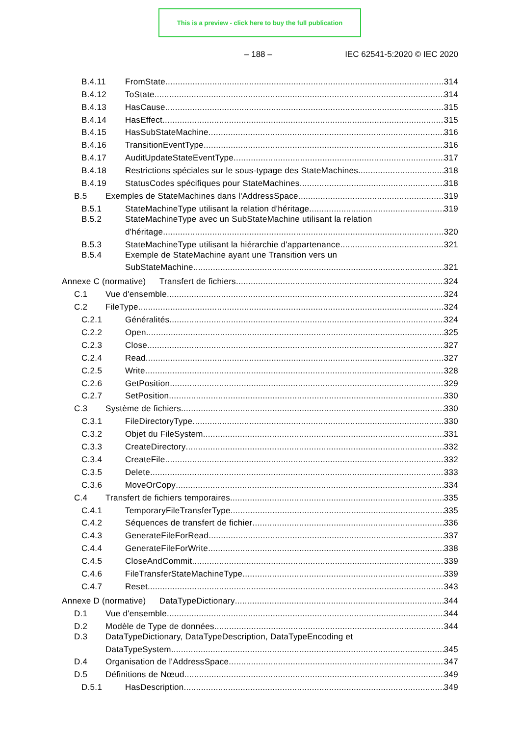This is a preview - click here to buy the full publication
– 188 – IEC 62541-5:2020 © IEC 2020
B.4.11 FromState 314
B.4.12 ToState 314
B.4.13 HasCause 315
B.4.14 HasEffect 315
B.4.15 HasSubStateMachine 316
B.4.16 TransitionEventType 316
B.4.17 AuditUpdateStateEventType 317
B.4.18 Restrictions spéciales sur le sous-typage des StateMachines 318
B.4.19 StatusCodes spécifiques pour StateMachines 318
B.5 Exemples de StateMachines dans l'AddressSpace 319
B.5.1 StateMachineType utilisant la relation d'héritage 319
B.5.2 StateMachineType avec un SubStateMachine utilisant la relation
d'héritage 320
B.5.3 StateMachineType utilisant la hiérarchie d'appartenance 321
B.5.4 Exemple de StateMachine ayant une Transition vers un
SubStateMachine 321
Annexe C (normative) Transfert de fichiers 324
C.1 Vue d'ensemble 324
C.2 FileType 324
C.2.1 Généralités 324
C.2.2 Open 325
C.2.3 Close 327
C.2.4 Read 327
C.2.5 Write 328
C.2.6 GetPosition 329
C.2.7 SetPosition 330
C.3 Système de fichiers 330
C.3.1 FileDirectoryType 330
C.3.2 Objet du FileSystem 331
C.3.3 CreateDirectory 332
C.3.4 CreateFile 332
C.3.5 Delete 333
C.3.6 MoveOrCopy 334
C.4 Transfert de fichiers temporaires 335
C.4.1 TemporaryFileTransferType 335
C.4.2 Séquences de transfert de fichier 336
C.4.3 GenerateFileForRead 337
C.4.4 GenerateFileForWrite 338
C.4.5 CloseAndCommit 339
C.4.6 FileTransferStateMachineType 339
C.4.7 Reset 343
Annexe D (normative) DataTypeDictionary 344
D.1 Vue d'ensemble 344
D.2 Modèle de Type de données 344
D.3 DataTypeDictionary, DataTypeDescription, DataTypeEncoding et
DataTypeSystem 345
D.4 Organisation de l'AddressSpace 347
D.5 Définitions de Nœud 349
D.5.1 HasDescription 349